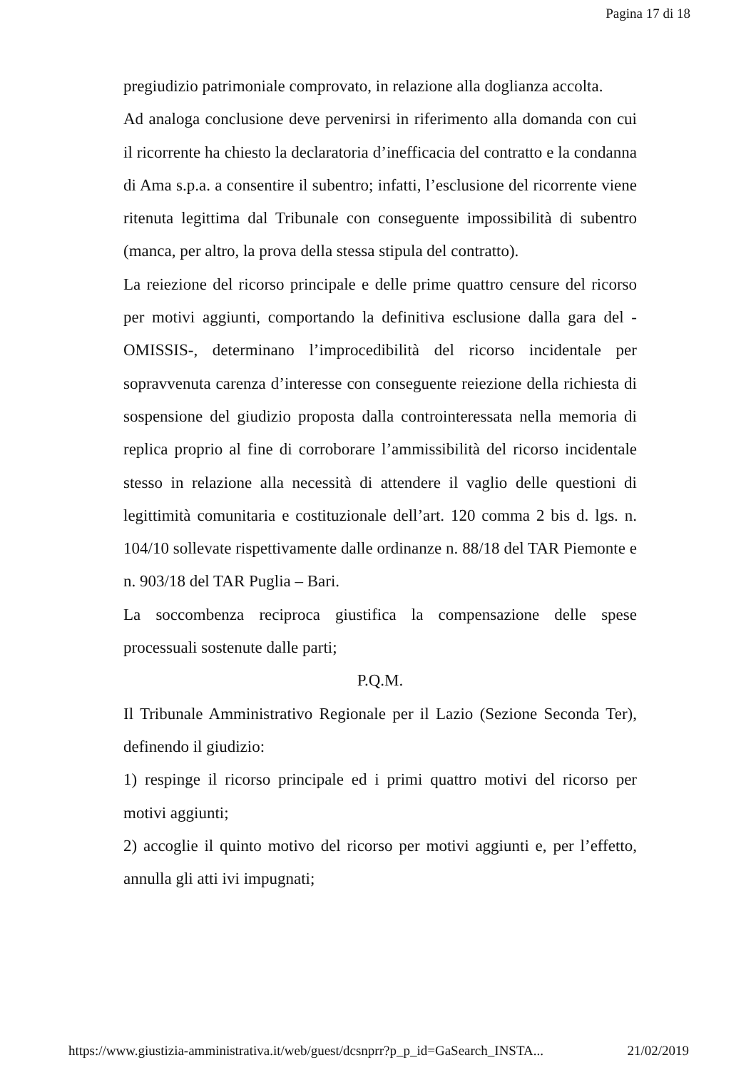Pagina 17 di 18
pregiudizio patrimoniale comprovato, in relazione alla doglianza accolta.
Ad analoga conclusione deve pervenirsi in riferimento alla domanda con cui il ricorrente ha chiesto la declaratoria d’inefficacia del contratto e la condanna di Ama s.p.a. a consentire il subentro; infatti, l’esclusione del ricorrente viene ritenuta legittima dal Tribunale con conseguente impossibilità di subentro (manca, per altro, la prova della stessa stipula del contratto).
La reiezione del ricorso principale e delle prime quattro censure del ricorso per motivi aggiunti, comportando la definitiva esclusione dalla gara del -OMISSIS-, determinano l’improcedibilità del ricorso incidentale per sopravvenuta carenza d’interesse con conseguente reiezione della richiesta di sospensione del giudizio proposta dalla controinteressata nella memoria di replica proprio al fine di corroborare l’ammissibilità del ricorso incidentale stesso in relazione alla necessità di attendere il vaglio delle questioni di legittimità comunitaria e costituzionale dell’art. 120 comma 2 bis d. lgs. n. 104/10 sollevate rispettivamente dalle ordinanze n. 88/18 del TAR Piemonte e n. 903/18 del TAR Puglia – Bari.
La soccombenza reciproca giustifica la compensazione delle spese processuali sostenute dalle parti;
P.Q.M.
Il Tribunale Amministrativo Regionale per il Lazio (Sezione Seconda Ter), definendo il giudizio:
1) respinge il ricorso principale ed i primi quattro motivi del ricorso per motivi aggiunti;
2) accoglie il quinto motivo del ricorso per motivi aggiunti e, per l’effetto, annulla gli atti ivi impugnati;
https://www.giustizia-amministrativa.it/web/guest/dcsnprr?p_p_id=GaSearch_INSTA... 21/02/2019